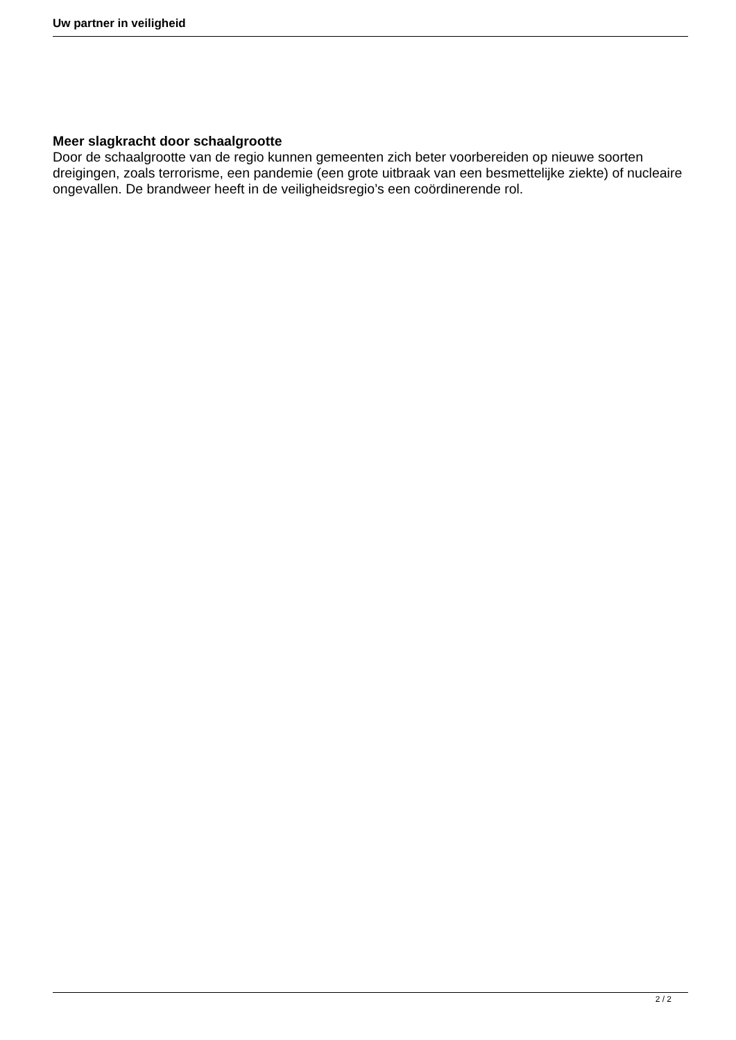Uw partner in veiligheid
Meer slagkracht door schaalgrootte
Door de schaalgrootte van de regio kunnen gemeenten zich beter voorbereiden op nieuwe soorten dreigingen, zoals terrorisme, een pandemie (een grote uitbraak van een besmettelijke ziekte) of nucleaire ongevallen. De brandweer heeft in de veiligheidsregio’s een coördinerende rol.
2 / 2